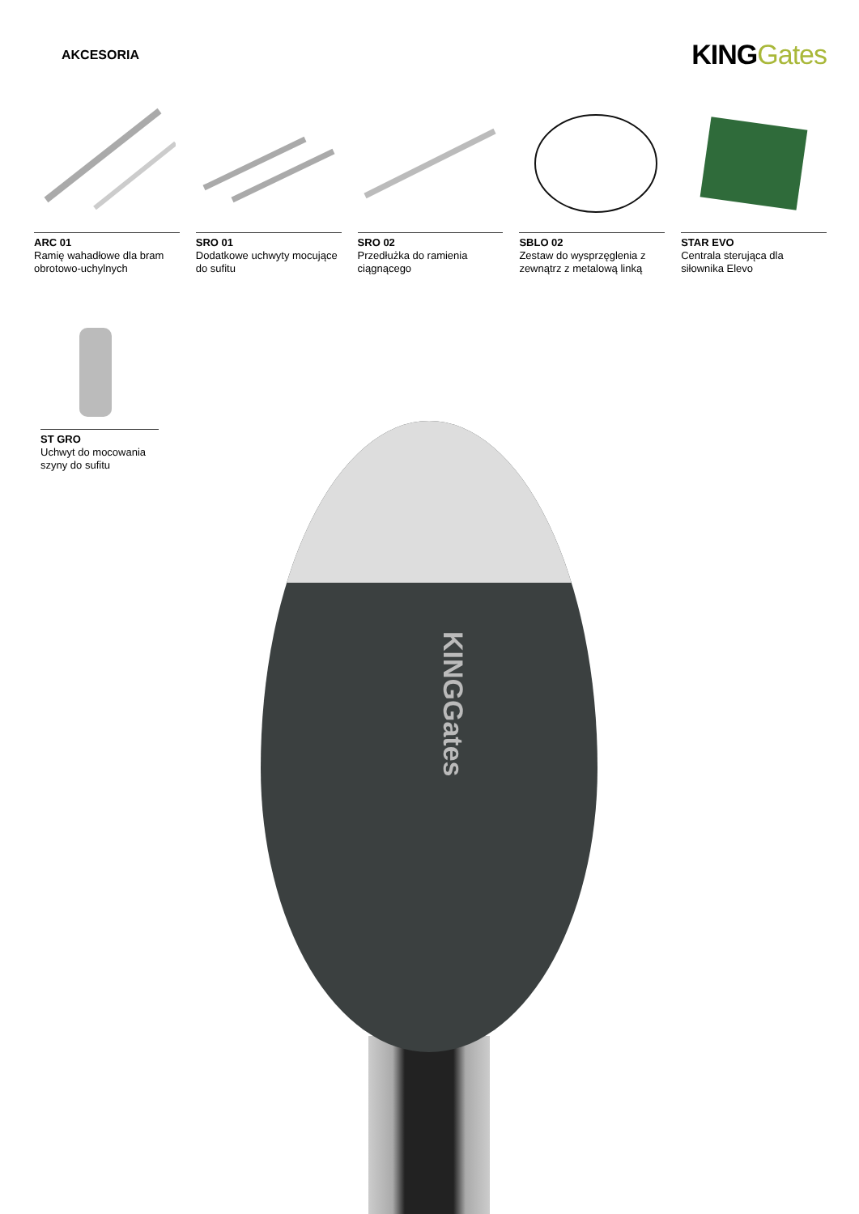AKCESORIA
KINGGates
ARC 01
Ramię wahadłowe dla bram obrotowo-uchylnych
SRO 01
Dodatkowe uchwyty mocujące do sufitu
SRO 02
Przedłużka do ramienia ciągnącego
SBLO 02
Zestaw do wysprzęglenia z zewnątrz z metalową linką
STAR EVO
Centrala sterująca dla siłownika Elevo
ST GRO
Uchwyt do mocowania szyny do sufitu
KINGGates